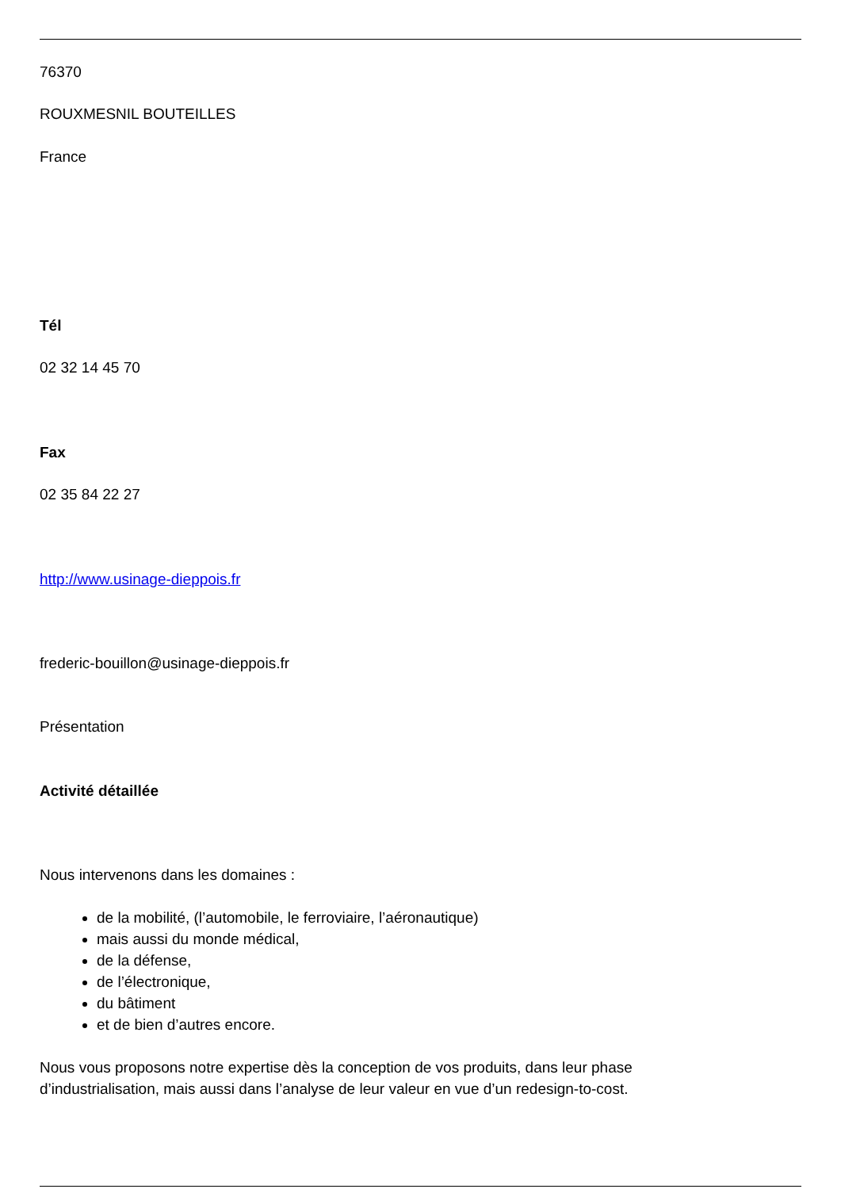76370
ROUXMESNIL BOUTEILLES
France
Tél
02 32 14 45 70
Fax
02 35 84 22 27
http://www.usinage-dieppois.fr
frederic-bouillon@usinage-dieppois.fr
Présentation
Activité détaillée
Nous intervenons dans les domaines :
de la mobilité, (l’automobile, le ferroviaire, l’aéronautique)
mais aussi du monde médical,
de la défense,
de l’électronique,
du bâtiment
et de bien d’autres encore.
Nous vous proposons notre expertise dès la conception de vos produits, dans leur phase
d’industrialisation, mais aussi dans l’analyse de leur valeur en vue d’un redesign-to-cost.